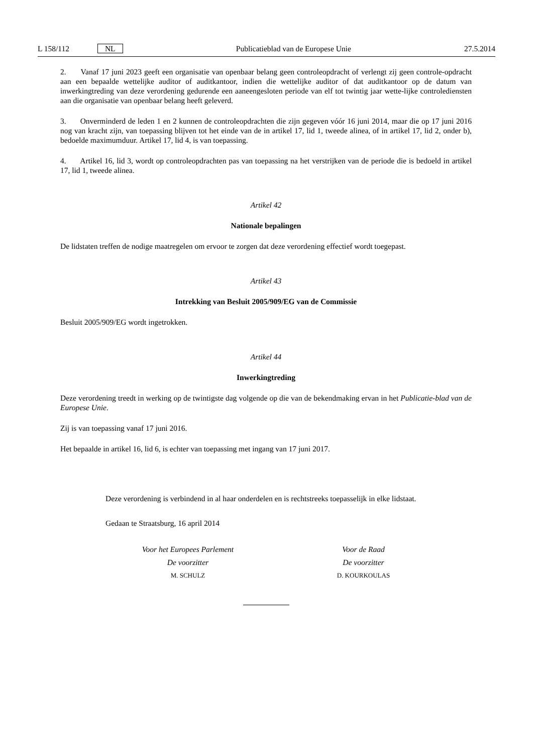L 158/112 NL Publicatieblad van de Europese Unie 27.5.2014
2. Vanaf 17 juni 2023 geeft een organisatie van openbaar belang geen controleopdracht of verlengt zij geen controle-opdracht aan een bepaalde wettelijke auditor of auditkantoor, indien die wettelijke auditor of dat auditkantoor op de datum van inwerkingtreding van deze verordening gedurende een aaneengesloten periode van elf tot twintig jaar wette-lijke controlediensten aan die organisatie van openbaar belang heeft geleverd.
3. Onverminderd de leden 1 en 2 kunnen de controleopdrachten die zijn gegeven vóór 16 juni 2014, maar die op 17 juni 2016 nog van kracht zijn, van toepassing blijven tot het einde van de in artikel 17, lid 1, tweede alinea, of in artikel 17, lid 2, onder b), bedoelde maximumduur. Artikel 17, lid 4, is van toepassing.
4. Artikel 16, lid 3, wordt op controleopdrachten pas van toepassing na het verstrijken van de periode die is bedoeld in artikel 17, lid 1, tweede alinea.
Artikel 42
Nationale bepalingen
De lidstaten treffen de nodige maatregelen om ervoor te zorgen dat deze verordening effectief wordt toegepast.
Artikel 43
Intrekking van Besluit 2005/909/EG van de Commissie
Besluit 2005/909/EG wordt ingetrokken.
Artikel 44
Inwerkingtreding
Deze verordening treedt in werking op de twintigste dag volgende op die van de bekendmaking ervan in het Publicatie-blad van de Europese Unie.
Zij is van toepassing vanaf 17 juni 2016.
Het bepaalde in artikel 16, lid 6, is echter van toepassing met ingang van 17 juni 2017.
Deze verordening is verbindend in al haar onderdelen en is rechtstreeks toepasselijk in elke lidstaat.
Gedaan te Straatsburg, 16 april 2014
Voor het Europees Parlement
De voorzitter
M. SCHULZ
Voor de Raad
De voorzitter
D. KOURKOULAS